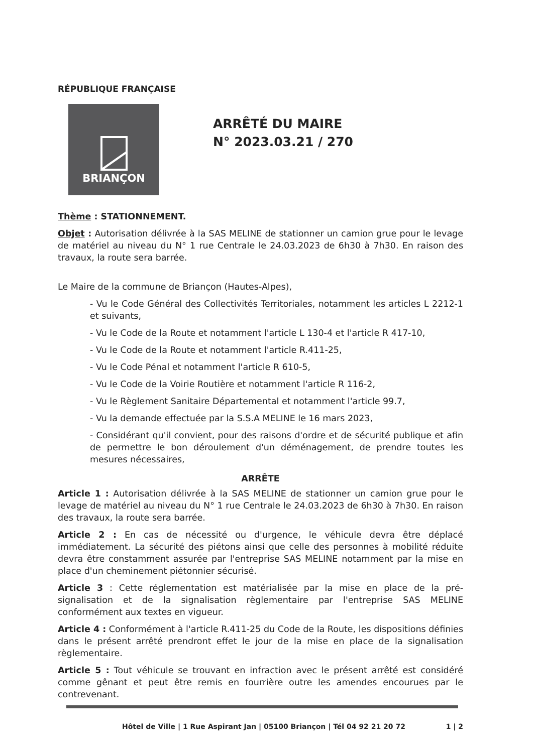RÉPUBLIQUE FRANÇAISE
BRIANÇON
ARRÊTÉ DU MAIRE
N° 2023.03.21 / 270
Thème : STATIONNEMENT.
Objet : Autorisation délivrée à la SAS MELINE de stationner un camion grue pour le levage de matériel au niveau du N° 1 rue Centrale le 24.03.2023 de 6h30 à 7h30. En raison des travaux, la route sera barrée.
Le Maire de la commune de Briançon (Hautes-Alpes),
- Vu le Code Général des Collectivités Territoriales, notamment les articles L 2212-1 et suivants,
- Vu le Code de la Route et notamment l'article L 130-4 et l'article R 417-10,
- Vu le Code de la Route et notamment l'article R.411-25,
- Vu le Code Pénal et notamment l'article R 610-5,
- Vu le Code de la Voirie Routière et notamment l'article R 116-2,
- Vu le Règlement Sanitaire Départemental et notamment l'article 99.7,
- Vu la demande effectuée par la S.S.A MELINE le 16 mars 2023,
- Considérant qu'il convient, pour des raisons d'ordre et de sécurité publique et afin de permettre le bon déroulement d'un déménagement, de prendre toutes les mesures nécessaires,
ARRÊTE
Article 1 : Autorisation délivrée à la SAS MELINE de stationner un camion grue pour le levage de matériel au niveau du N° 1 rue Centrale le 24.03.2023 de 6h30 à 7h30. En raison des travaux, la route sera barrée.
Article 2 : En cas de nécessité ou d'urgence, le véhicule devra être déplacé immédiatement. La sécurité des piétons ainsi que celle des personnes à mobilité réduite devra être constamment assurée par l'entreprise SAS MELINE notamment par la mise en place d'un cheminement piétonnier sécurisé.
Article 3 : Cette réglementation est matérialisée par la mise en place de la pré-signalisation et de la signalisation règlementaire par l'entreprise SAS MELINE conformément aux textes en vigueur.
Article 4 : Conformément à l'article R.411-25 du Code de la Route, les dispositions définies dans le présent arrêté prendront effet le jour de la mise en place de la signalisation règlementaire.
Article 5 : Tout véhicule se trouvant en infraction avec le présent arrêté est considéré comme gênant et peut être remis en fourrière outre les amendes encourues par le contrevenant.
Hôtel de Ville | 1 Rue Aspirant Jan | 05100 Briançon | Tél 04 92 21 20 72 1 | 2